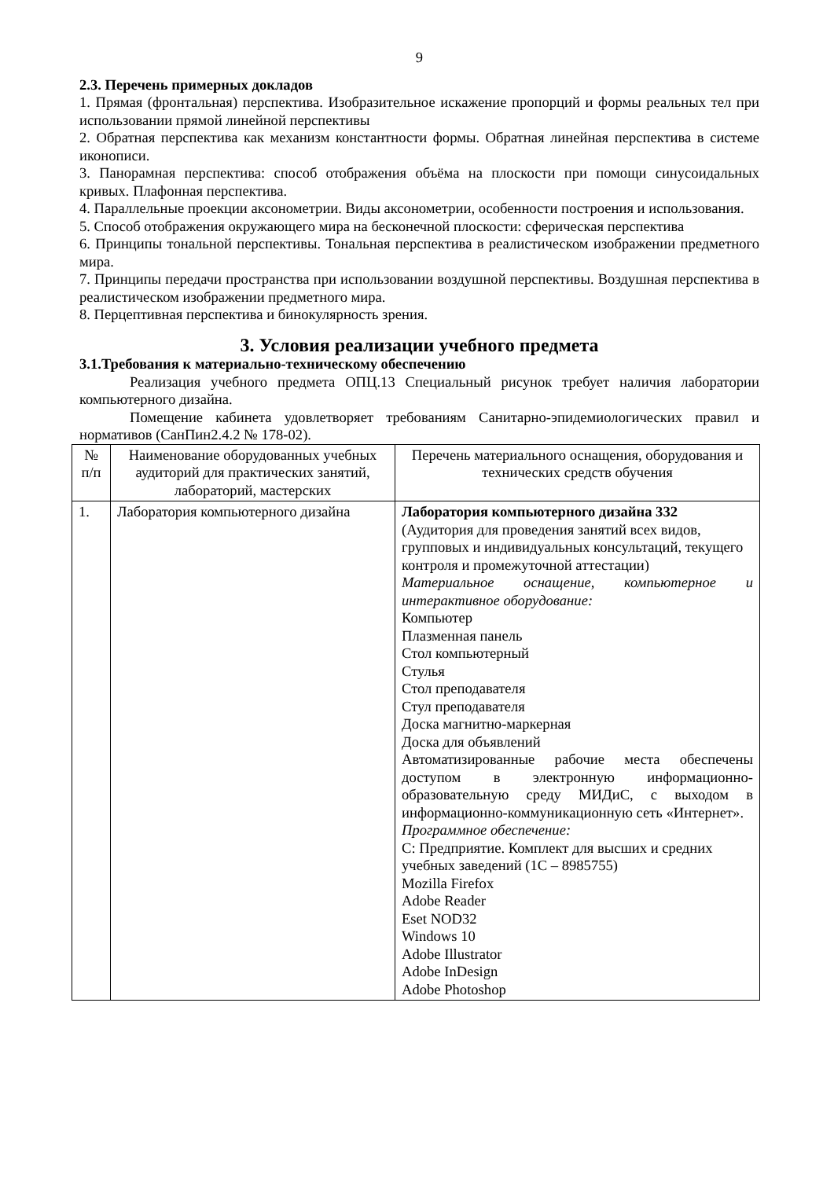9
2.3. Перечень примерных докладов
1. Прямая (фронтальная) перспектива. Изобразительное искажение пропорций и формы реальных тел при использовании прямой линейной перспективы
2. Обратная перспектива как механизм константности формы. Обратная линейная перспектива в системе иконописи.
3. Панорамная перспектива: способ отображения объёма на плоскости при помощи синусоидальных кривых. Плафонная перспектива.
4. Параллельные проекции аксонометрии. Виды аксонометрии, особенности построения и использования.
5. Способ отображения окружающего мира на бесконечной плоскости: сферическая перспектива
6. Принципы тональной перспективы. Тональная перспектива в реалистическом изображении предметного мира.
7. Принципы передачи пространства при использовании воздушной перспективы. Воздушная перспектива в реалистическом изображении предметного мира.
8. Перцептивная перспектива и бинокулярность зрения.
3. Условия реализации учебного предмета
3.1.Требования к материально-техническому обеспечению
Реализация учебного предмета ОПЦ.13 Специальный рисунок требует наличия лаборатории компьютерного дизайна.
Помещение кабинета удовлетворяет требованиям Санитарно-эпидемиологических правил и нормативов (СанПин2.4.2 № 178-02).
| № п/п | Наименование оборудованных учебных аудиторий для практических занятий, лабораторий, мастерских | Перечень материального оснащения, оборудования и технических средств обучения |
| 1. | Лаборатория компьютерного дизайна | Лаборатория компьютерного дизайна 332 (Аудитория для проведения занятий всех видов, групповых и индивидуальных консультаций, текущего контроля и промежуточной аттестации) Материальное оснащение, компьютерное и интерактивное оборудование: Компьютер Плазменная панель Стол компьютерный Стулья Стол преподавателя Стул преподавателя Доска магнитно-маркерная Доска для объявлений Автоматизированные рабочие места обеспечены доступом в электронную информационно-образовательную среду МИДиС, с выходом в информационно-коммуникационную сеть «Интернет». Программное обеспечение: С: Предприятие. Комплект для высших и средних учебных заведений (1С – 8985755) Mozilla Firefox Adobe Reader Eset NOD32 Windows 10 Adobe Illustrator Adobe InDesign Adobe Photoshop |